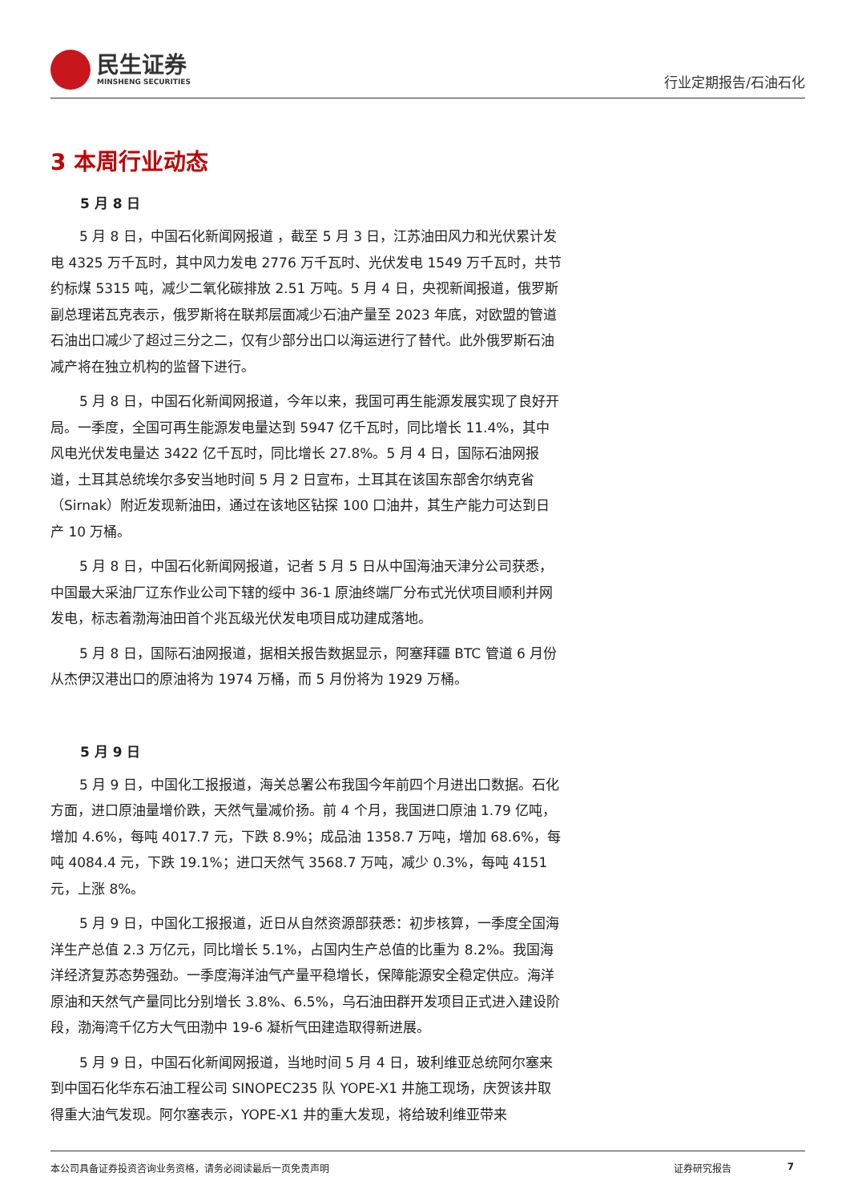民生证券
MINSHENG SECURITIES
行业定期报告/石油石化
3 本周行业动态
5 月 8 日
5 月 8 日，中国石化新闻网报道 ，截至 5 月 3 日，江苏油田风力和光伏累计发电 4325 万千瓦时，其中风力发电 2776 万千瓦时、光伏发电 1549 万千瓦时，共节约标煤 5315 吨，减少二氧化碳排放 2.51 万吨。5 月 4 日，央视新闻报道，俄罗斯副总理诺瓦克表示，俄罗斯将在联邦层面减少石油产量至 2023 年底，对欧盟的管道石油出口减少了超过三分之二，仅有少部分出口以海运进行了替代。此外俄罗斯石油减产将在独立机构的监督下进行。
5 月 8 日，中国石化新闻网报道，今年以来，我国可再生能源发展实现了良好开局。一季度，全国可再生能源发电量达到 5947 亿千瓦时，同比增长 11.4%，其中风电光伏发电量达 3422 亿千瓦时，同比增长 27.8%。5 月 4 日，国际石油网报道，土耳其总统埃尔多安当地时间 5 月 2 日宣布，土耳其在该国东部舍尔纳克省（Sirnak）附近发现新油田，通过在该地区钻探 100 口油井，其生产能力可达到日产 10 万桶。
5 月 8 日，中国石化新闻网报道，记者 5 月 5 日从中国海油天津分公司获悉，中国最大采油厂辽东作业公司下辖的绥中 36-1 原油终端厂分布式光伏项目顺利并网发电，标志着渤海油田首个兆瓦级光伏发电项目成功建成落地。
5 月 8 日，国际石油网报道，据相关报告数据显示，阿塞拜疆 BTC 管道 6 月份从杰伊汉港出口的原油将为 1974 万桶，而 5 月份将为 1929 万桶。
5 月 9 日
5 月 9 日，中国化工报报道，海关总署公布我国今年前四个月进出口数据。石化方面，进口原油量增价跌，天然气量减价扬。前 4 个月，我国进口原油 1.79 亿吨，增加 4.6%，每吨 4017.7 元，下跌 8.9%；成品油 1358.7 万吨，增加 68.6%，每吨 4084.4 元，下跌 19.1%；进口天然气 3568.7 万吨，减少 0.3%，每吨 4151 元，上涨 8%。
5 月 9 日，中国化工报报道，近日从自然资源部获悉：初步核算，一季度全国海洋生产总值 2.3 万亿元，同比增长 5.1%，占国内生产总值的比重为 8.2%。我国海洋经济复苏态势强劲。一季度海洋油气产量平稳增长，保障能源安全稳定供应。海洋原油和天然气产量同比分别增长 3.8%、6.5%，乌石油田群开发项目正式进入建设阶段，渤海湾千亿方大气田渤中 19-6 凝析气田建造取得新进展。
5 月 9 日，中国石化新闻网报道，当地时间 5 月 4 日，玻利维亚总统阿尔塞来到中国石化华东石油工程公司 SINOPEC235 队 YOPE-X1 井施工现场，庆贺该井取得重大油气发现。阿尔塞表示，YOPE-X1 井的重大发现，将给玻利维亚带来
本公司具备证券投资咨询业务资格，请务必阅读最后一页免责声明 证券研究报告 7